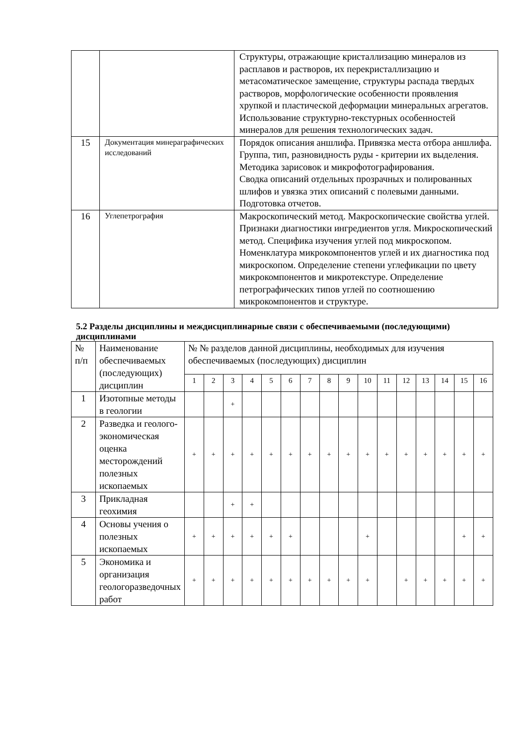| | | Структуры, отражающие кристаллизацию минералов из расплавов и растворов, их перекристаллизацию и метасоматическое замещение, структуры распада твердых растворов, морфологические особенности проявления хрупкой и пластической деформации минеральных агрегатов. Использование структурно-текстурных особенностей минералов для решения технологических задач. |
| 15 | Документация минераграфических исследований | Порядок описания аншлифа. Привязка места отбора аншлифа. Группа, тип, разновидность руды - критерии их выделения. Методика зарисовок и микрофотографирования. Сводка описаний отдельных прозрачных и полированных шлифов и увязка этих описаний с полевыми данными. Подготовка отчетов. |
| 16 | Углепетрография | Макроскопический метод. Макроскопические свойства углей. Признаки диагностики ингредиентов угля. Микроскопический метод. Специфика изучения углей под микроскопом. Номенклатура микрокомпонентов углей и их диагностика под микроскопом. Определение степени углефикации по цвету микрокомпонентов и микротекстуре. Определение петрографических типов углей по соотношению микрокомпонентов и структуре. |
5.2 Разделы дисциплины и междисциплинарные связи с обеспечиваемыми (последующими) дисциплинами
| № п/п | Наименование обеспечиваемых (последующих) дисциплин | № № разделов данной дисциплины, необходимых для изучения обеспечиваемых (последующих) дисциплин | | | | | | | | | | | | | | | |
| --- | --- | --- | --- | --- | --- | --- | --- | --- | --- | --- | --- | --- | --- | --- | --- | --- | --- |
| | | 1 | 2 | 3 | 4 | 5 | 6 | 7 | 8 | 9 | 10 | 11 | 12 | 13 | 14 | 15 | 16 |
| 1 | Изотопные методы в геологии | | | + | | | | | | | | | | | | | |
| 2 | Разведка и геолого-экономическая оценка месторождений полезных ископаемых | + | + | + | + | + | + | + | + | + | + | + | + | + | + | + | + |
| 3 | Прикладная геохимия | | | + | + | | | | | | | | | | | | |
| 4 | Основы учения о полезных ископаемых | + | + | + | + | + | + | | | | + | | | | | + | + |
| 5 | Экономика и организация геологоразведочных работ | + | + | + | + | + | + | + | + | + | + | | + | + | + | + | + |